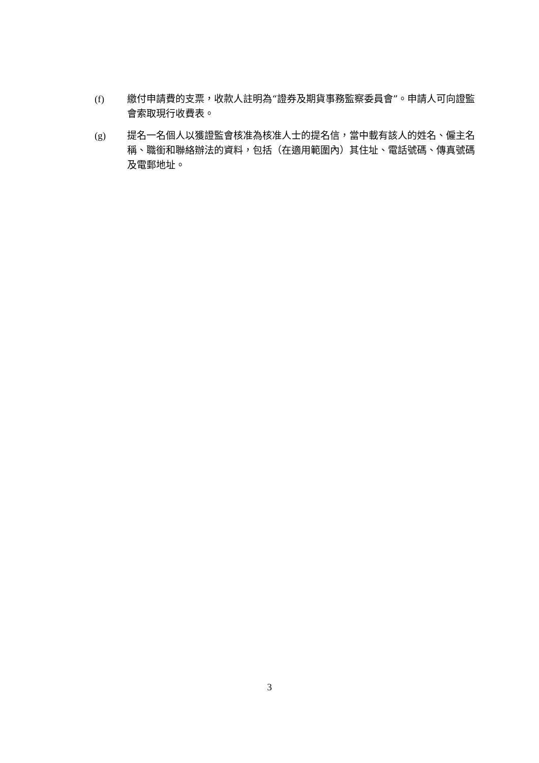(f) 繳付申請費的支票，收款人註明為“證券及期貨事務監察委員會”。申請人可向證監會索取現行收費表。
(g) 提名一名個人以獲證監會核准為核准人士的提名信，當中載有該人的姓名、僱主名稱、職銜和聯絡辦法的資料，包括（在適用範圍內）其住址、電話號碼、傳真號碼及電郵地址。
3